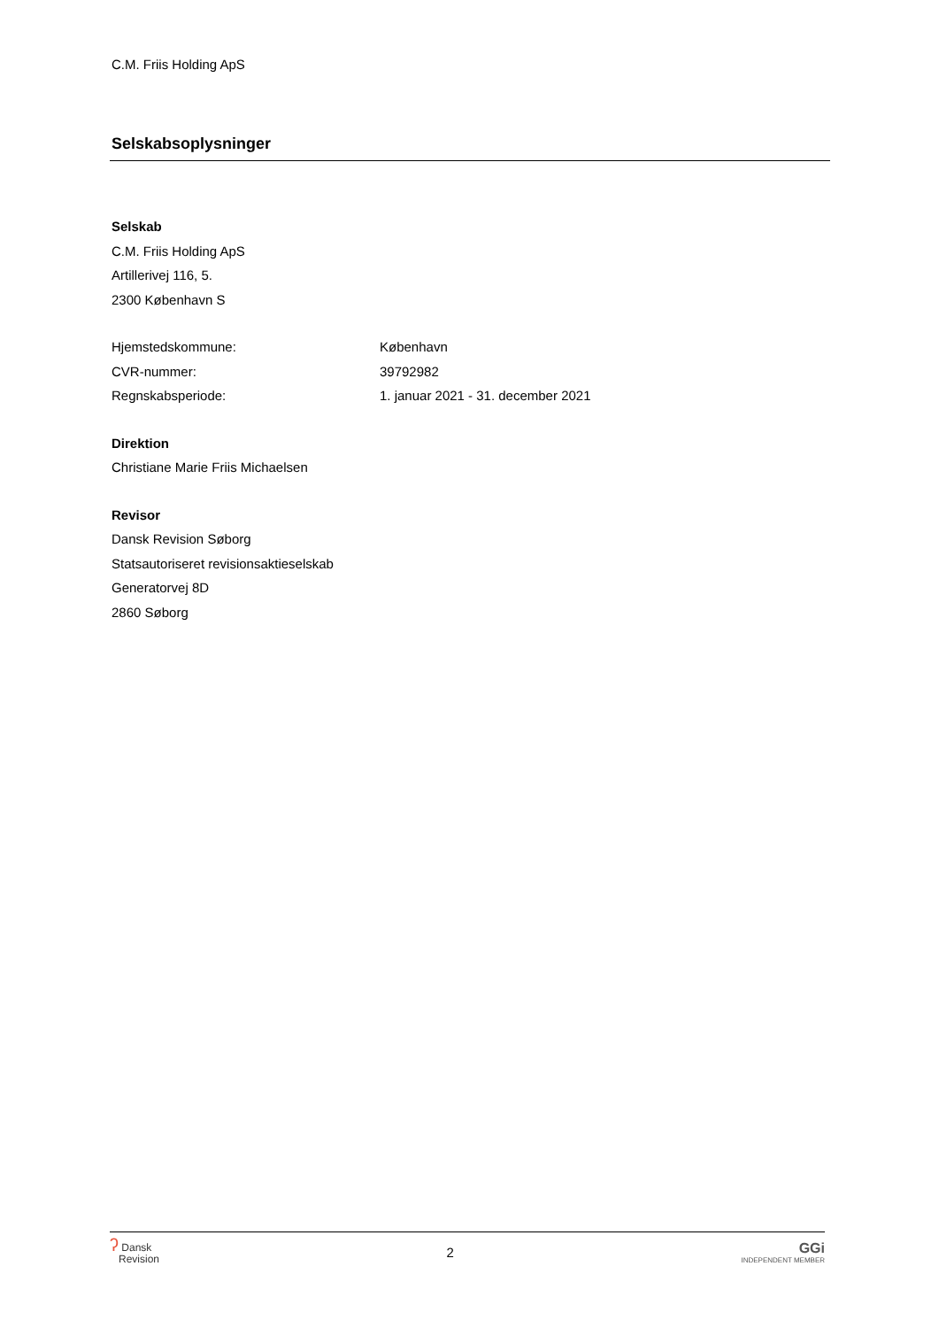C.M. Friis Holding ApS
Selskabsoplysninger
Selskab
C.M. Friis Holding ApS
Artillerivej 116, 5.
2300 København S
Hjemstedskommune: København
CVR-nummer: 39792982
Regnskabsperiode: 1. januar 2021 - 31. december 2021
Direktion
Christiane Marie Friis Michaelsen
Revisor
Dansk Revision Søborg
Statsautoriseret revisionsaktieselskab
Generatorvej 8D
2860 Søborg
ʔ Dansk
Revision
2
GGi
INDEPENDENT MEMBER